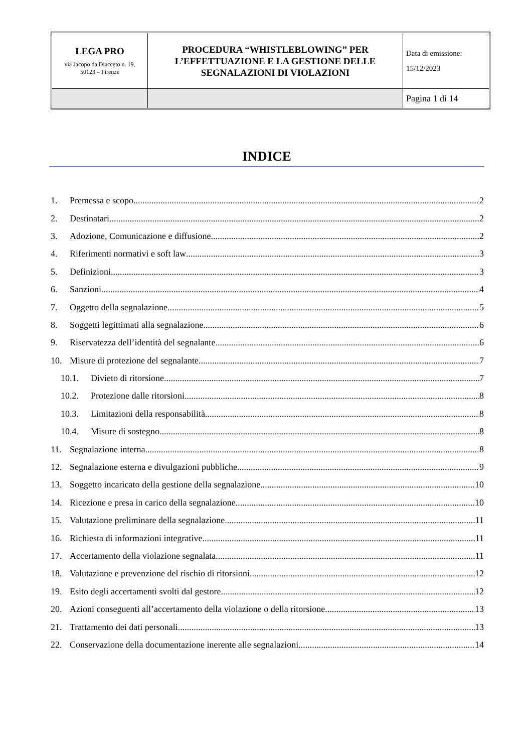| LEGA PRO via Jacopo da Diacceto n. 19, 50123 – Firenze | PROCEDURA “WHISTLEBLOWING” PER L’EFFETTUAZIONE E LA GESTIONE DELLE SEGNALAZIONI DI VIOLAZIONI | Data di emissione: 15/12/2023 |
| | | Pagina 1 di 14 |
INDICE
1. Premessa e scopo 2
2. Destinatari 2
3. Adozione, Comunicazione e diffusione 2
4. Riferimenti normativi e soft law 3
5. Definizioni 3
6. Sanzioni 4
7. Oggetto della segnalazione 5
8. Soggetti legittimati alla segnalazione 6
9. Riservatezza dell’identità del segnalante 6
10. Misure di protezione del segnalante 7
10.1. Divieto di ritorsione 7
10.2. Protezione dalle ritorsioni 8
10.3. Limitazioni della responsabilità 8
10.4. Misure di sostegno 8
11. Segnalazione interna 8
12. Segnalazione esterna e divulgazioni pubbliche 9
13. Soggetto incaricato della gestione della segnalazione 10
14. Ricezione e presa in carico della segnalazione 10
15. Valutazione preliminare della segnalazione 11
16. Richiesta di informazioni integrative 11
17. Accertamento della violazione segnalata 11
18. Valutazione e prevenzione del rischio di ritorsioni 12
19. Esito degli accertamenti svolti dal gestore 12
20. Azioni conseguenti all’accertamento della violazione o della ritorsione 13
21. Trattamento dei dati personali 13
22. Conservazione della documentazione inerente alle segnalazioni 14